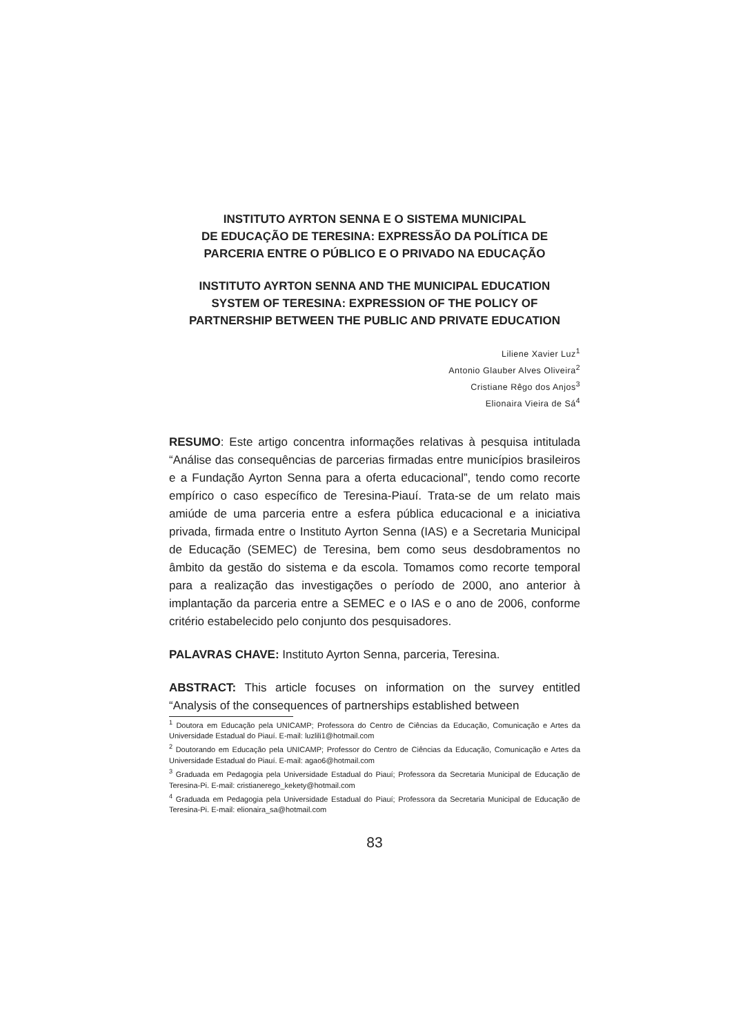INSTITUTO AYRTON SENNA E O SISTEMA MUNICIPAL
DE EDUCAÇÃO DE TERESINA: EXPRESSÃO DA POLÍTICA DE
PARCERIA ENTRE O PÚBLICO E O PRIVADO NA EDUCAÇÃO
INSTITUTO AYRTON SENNA AND THE MUNICIPAL EDUCATION
SYSTEM OF TERESINA: EXPRESSION OF THE POLICY OF
PARTNERSHIP BETWEEN THE PUBLIC AND PRIVATE EDUCATION
Liliene Xavier Luz<sup>1</sup>
Antonio Glauber Alves Oliveira<sup>2</sup>
Cristiane Rêgo dos Anjos<sup>3</sup>
Elionaira Vieira de Sá<sup>4</sup>
RESUMO: Este artigo concentra informações relativas à pesquisa intitulada “Análise das consequências de parcerias firmadas entre municípios brasileiros e a Fundação Ayrton Senna para a oferta educacional”, tendo como recorte empírico o caso específico de Teresina-Piauí. Trata-se de um relato mais amiúde de uma parceria entre a esfera pública educacional e a iniciativa privada, firmada entre o Instituto Ayrton Senna (IAS) e a Secretaria Municipal de Educação (SEMEC) de Teresina, bem como seus desdobramentos no âmbito da gestão do sistema e da escola. Tomamos como recorte temporal para a realização das investigações o período de 2000, ano anterior à implantação da parceria entre a SEMEC e o IAS e o ano de 2006, conforme critério estabelecido pelo conjunto dos pesquisadores.
PALAVRAS CHAVE: Instituto Ayrton Senna, parceria, Teresina.
ABSTRACT: This article focuses on information on the survey entitled “Analysis of the consequences of partnerships established between
<sup>1</sup> Doutora em Educação pela UNICAMP; Professora do Centro de Ciências da Educação, Comunicação e Artes da Universidade Estadual do Piauí. E-mail: luzlili1@hotmail.com
<sup>2</sup> Doutorando em Educação pela UNICAMP; Professor do Centro de Ciências da Educação, Comunicação e Artes da Universidade Estadual do Piauí. E-mail: agao6@hotmail.com
<sup>3</sup> Graduada em Pedagogia pela Universidade Estadual do Piauí; Professora da Secretaria Municipal de Educação de Teresina-Pi. E-mail: cristianerego_kekety@hotmail.com
<sup>4</sup> Graduada em Pedagogia pela Universidade Estadual do Piauí; Professora da Secretaria Municipal de Educação de Teresina-Pi. E-mail: elionaira_sa@hotmail.com
83